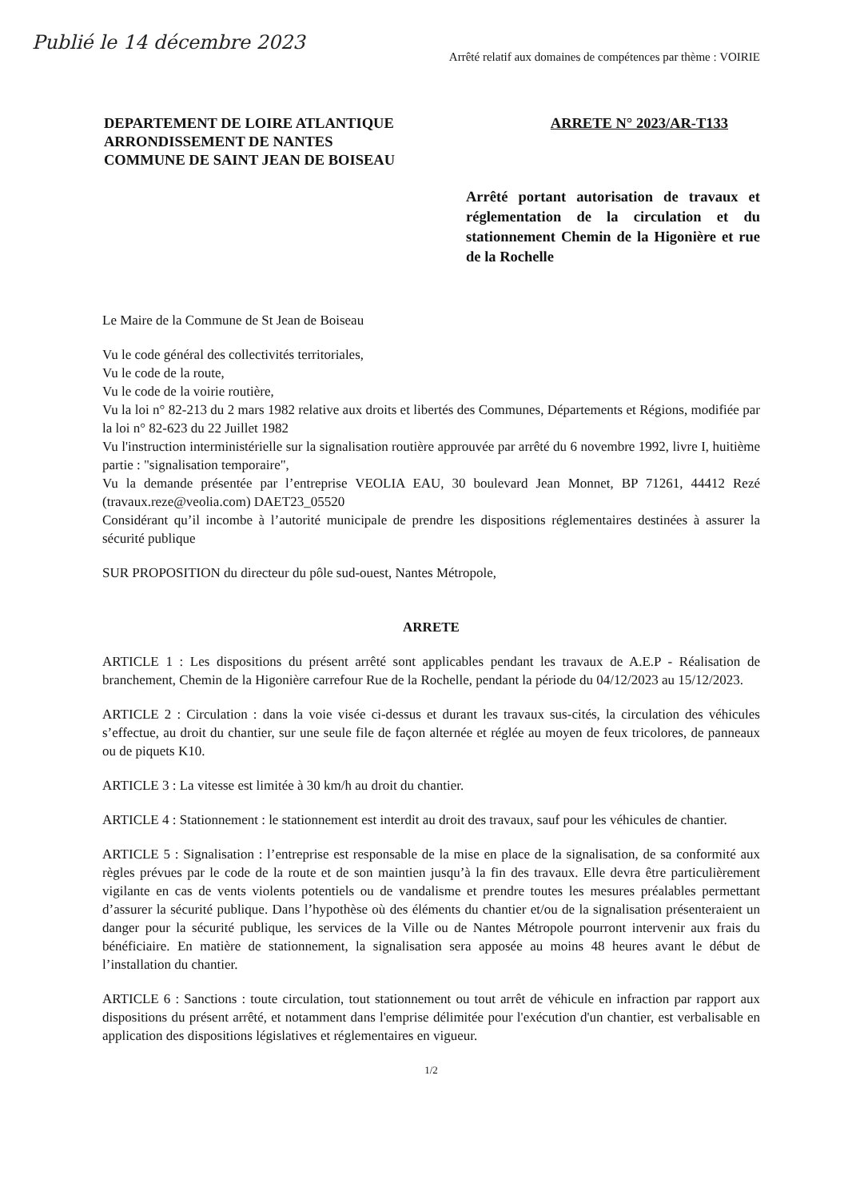Publié le 14 décembre 2023
Arrêté relatif aux domaines de compétences par thème : VOIRIE
DEPARTEMENT DE LOIRE ATLANTIQUE
ARRONDISSEMENT DE NANTES
COMMUNE DE SAINT JEAN DE BOISEAU
ARRETE N° 2023/AR-T133
Arrêté portant autorisation de travaux et réglementation de la circulation et du stationnement Chemin de la Higonière et rue de la Rochelle
Le Maire de la Commune de St Jean de Boiseau
Vu le code général des collectivités territoriales,
Vu le code de la route,
Vu le code de la voirie routière,
Vu la loi n° 82-213 du 2 mars 1982 relative aux droits et libertés des Communes, Départements et Régions, modifiée par la loi n° 82-623 du 22 Juillet 1982
Vu l'instruction interministérielle sur la signalisation routière approuvée par arrêté du 6 novembre 1992, livre I, huitième partie : "signalisation temporaire",
Vu la demande présentée par l’entreprise VEOLIA EAU, 30 boulevard Jean Monnet, BP 71261, 44412 Rezé (travaux.reze@veolia.com) DAET23_05520
Considérant qu’il incombe à l’autorité municipale de prendre les dispositions réglementaires destinées à assurer la sécurité publique
SUR PROPOSITION du directeur du pôle sud-ouest, Nantes Métropole,
ARRETE
ARTICLE 1 : Les dispositions du présent arrêté sont applicables pendant les travaux de A.E.P - Réalisation de branchement, Chemin de la Higonière carrefour Rue de la Rochelle, pendant la période du 04/12/2023 au 15/12/2023.
ARTICLE 2 : Circulation : dans la voie visée ci-dessus et durant les travaux sus-cités, la circulation des véhicules s’effectue, au droit du chantier, sur une seule file de façon alternée et réglée au moyen de feux tricolores, de panneaux ou de piquets K10.
ARTICLE 3 : La vitesse est limitée à 30 km/h au droit du chantier.
ARTICLE 4 : Stationnement : le stationnement est interdit au droit des travaux, sauf pour les véhicules de chantier.
ARTICLE 5 : Signalisation : l’entreprise est responsable de la mise en place de la signalisation, de sa conformité aux règles prévues par le code de la route et de son maintien jusqu’à la fin des travaux. Elle devra être particulièrement vigilante en cas de vents violents potentiels ou de vandalisme et prendre toutes les mesures préalables permettant d’assurer la sécurité publique. Dans l’hypothèse où des éléments du chantier et/ou de la signalisation présenteraient un danger pour la sécurité publique, les services de la Ville ou de Nantes Métropole pourront intervenir aux frais du bénéficiaire. En matière de stationnement, la signalisation sera apposée au moins 48 heures avant le début de l’installation du chantier.
ARTICLE 6 : Sanctions : toute circulation, tout stationnement ou tout arrêt de véhicule en infraction par rapport aux dispositions du présent arrêté, et notamment dans l'emprise délimitée pour l'exécution d'un chantier, est verbalisable en application des dispositions législatives et réglementaires en vigueur.
1/2